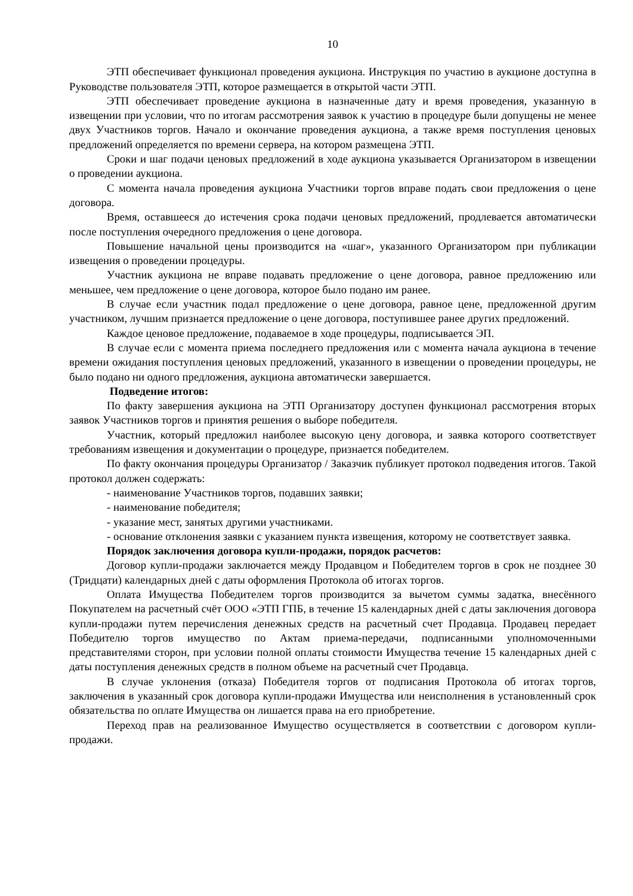10
ЭТП обеспечивает функционал проведения аукциона. Инструкция по участию в аукционе доступна в Руководстве пользователя ЭТП, которое размещается в открытой части ЭТП.
ЭТП обеспечивает проведение аукциона в назначенные дату и время проведения, указанную в извещении при условии, что по итогам рассмотрения заявок к участию в процедуре были допущены не менее двух Участников торгов. Начало и окончание проведения аукциона, а также время поступления ценовых предложений определяется по времени сервера, на котором размещена ЭТП.
Сроки и шаг подачи ценовых предложений в ходе аукциона указывается Организатором в извещении о проведении аукциона.
С момента начала проведения аукциона Участники торгов вправе подать свои предложения о цене договора.
Время, оставшееся до истечения срока подачи ценовых предложений, продлевается автоматически после поступления очередного предложения о цене договора.
Повышение начальной цены производится на «шаг», указанного Организатором при публикации извещения о проведении процедуры.
Участник аукциона не вправе подавать предложение о цене договора, равное предложению или меньшее, чем предложение о цене договора, которое было подано им ранее.
В случае если участник подал предложение о цене договора, равное цене, предложенной другим участником, лучшим признается предложение о цене договора, поступившее ранее других предложений.
Каждое ценовое предложение, подаваемое в ходе процедуры, подписывается ЭП.
В случае если с момента приема последнего предложения или с момента начала аукциона в течение времени ожидания поступления ценовых предложений, указанного в извещении о проведении процедуры, не было подано ни одного предложения, аукциона автоматически завершается.
Подведение итогов:
По факту завершения аукциона на ЭТП Организатору доступен функционал рассмотрения вторых заявок Участников торгов и принятия решения о выборе победителя.
Участник, который предложил наиболее высокую цену договора, и заявка которого соответствует требованиям извещения и документации о процедуре, признается победителем.
По факту окончания процедуры Организатор / Заказчик публикует протокол подведения итогов. Такой протокол должен содержать:
- наименование Участников торгов, подавших заявки;
- наименование победителя;
- указание мест, занятых другими участниками.
- основание отклонения заявки с указанием пункта извещения, которому не соответствует заявка.
Порядок заключения договора купли-продажи, порядок расчетов:
Договор купли-продажи заключается между Продавцом и Победителем торгов в срок не позднее 30 (Тридцати) календарных дней с даты оформления Протокола об итогах торгов.
Оплата Имущества Победителем торгов производится за вычетом суммы задатка, внесённого Покупателем на расчетный счёт ООО «ЭТП ГПБ, в течение 15 календарных дней с даты заключения договора купли-продажи путем перечисления денежных средств на расчетный счет Продавца. Продавец передает Победителю торгов имущество по Актам приема-передачи, подписанными уполномоченными представителями сторон, при условии полной оплаты стоимости Имущества течение 15 календарных дней с даты поступления денежных средств в полном объеме на расчетный счет Продавца.
В случае уклонения (отказа) Победителя торгов от подписания Протокола об итогах торгов, заключения в указанный срок договора купли-продажи Имущества или неисполнения в установленный срок обязательства по оплате Имущества он лишается права на его приобретение.
Переход прав на реализованное Имущество осуществляется в соответствии с договором купли-продажи.